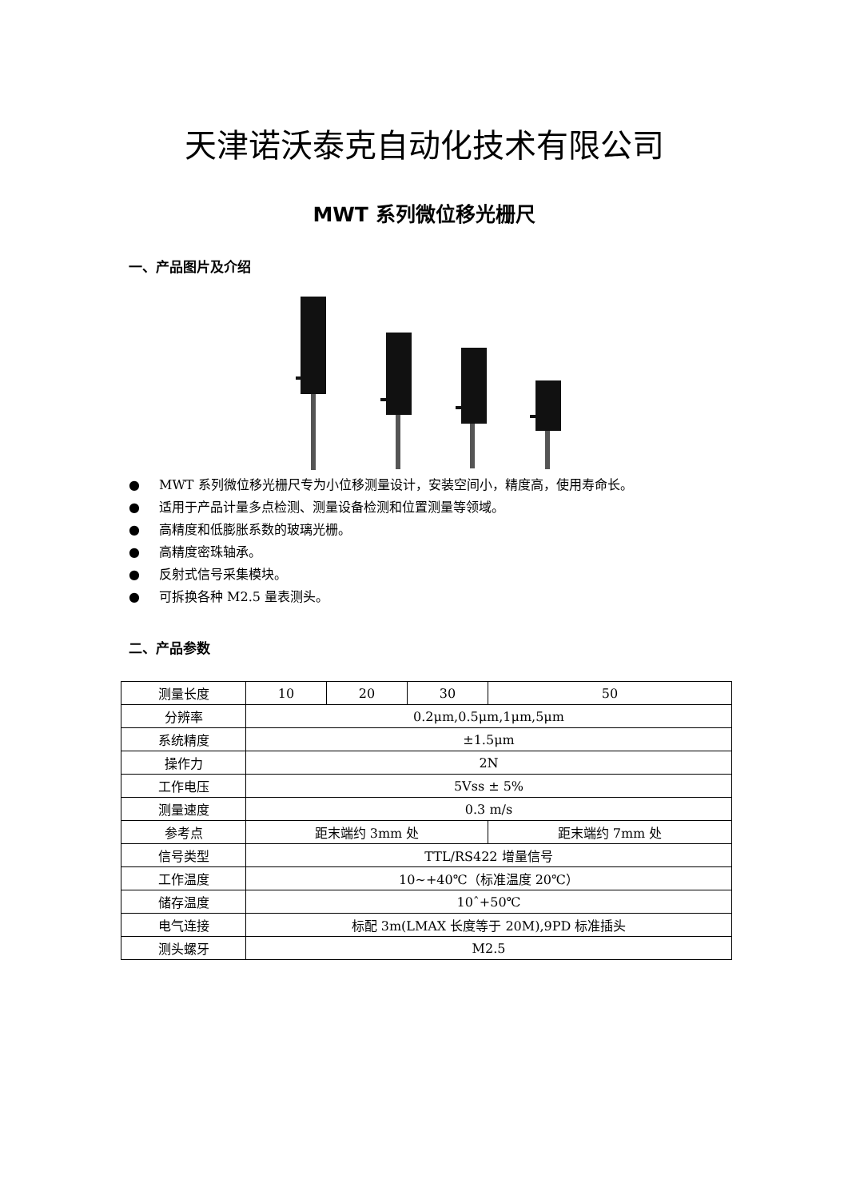天津诺沃泰克自动化技术有限公司
MWT 系列微位移光栅尺
一、产品图片及介绍
● MWT 系列微位移光栅尺专为小位移测量设计，安装空间小，精度高，使用寿命长。
● 适用于产品计量多点检测、测量设备检测和位置测量等领域。
● 高精度和低膨胀系数的玻璃光栅。
● 高精度密珠轴承。
● 反射式信号采集模块。
● 可拆换各种 M2.5 量表测头。
二、产品参数
| 测量长度 | 10 | 20 | 30 | 50 |
| 分辨率 | 0.2μm,0.5μm,1μm,5μm | | | |
| 系统精度 | ±1.5μm | | | |
| 操作力 | 2N | | | |
| 工作电压 | 5Vss ± 5% | | | |
| 测量速度 | 0.3 m/s | | | |
| 参考点 | 距末端约 3mm 处 | | | 距末端约 7mm 处 |
| 信号类型 | TTL/RS422 增量信号 | | | |
| 工作温度 | 10~+40℃（标准温度 20℃） | | | |
| 储存温度 | 10ˆ+50℃ | | | |
| 电气连接 | 标配 3m(LMAX 长度等于 20M),9PD 标准插头 | | | |
| 测头螺牙 | M2.5 | | | |